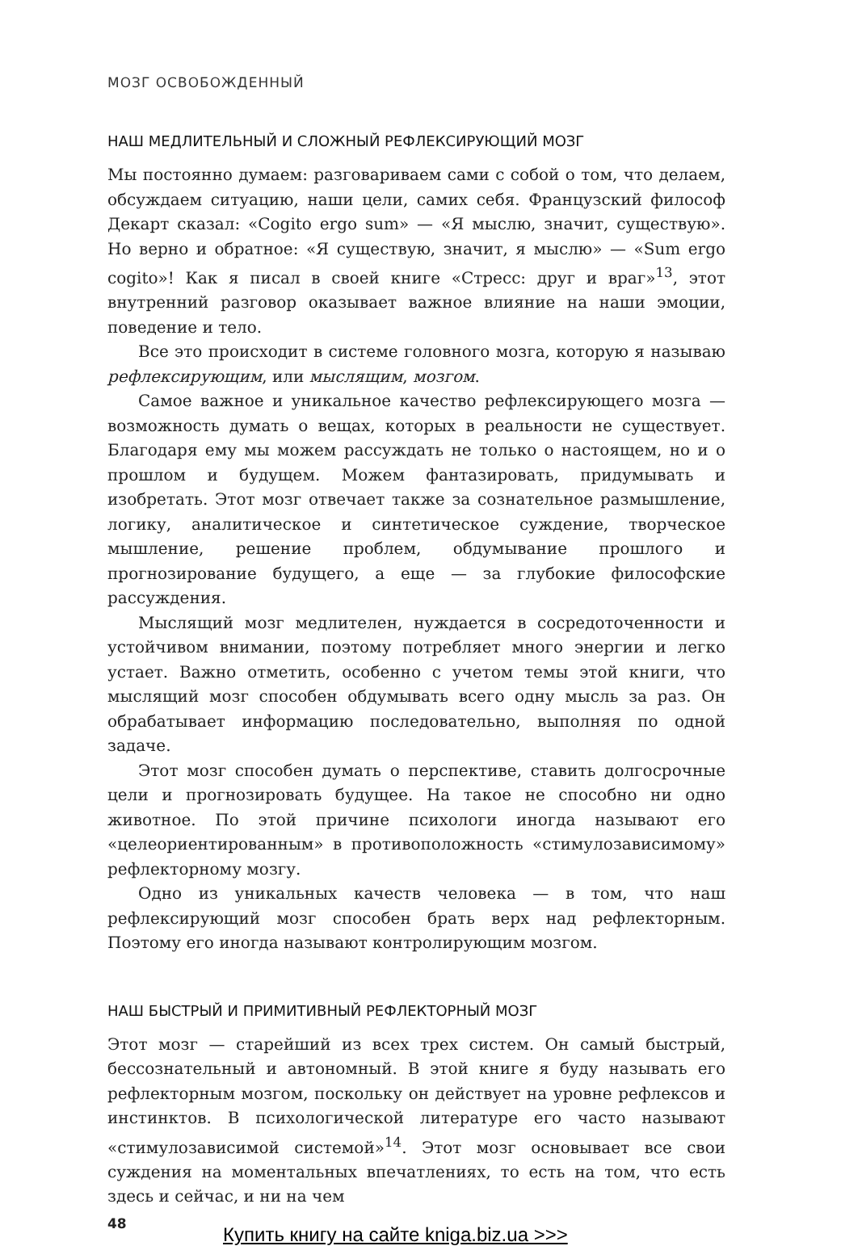МОЗГ ОСВОБОЖДЕННЫЙ
НАШ МЕДЛИТЕЛЬНЫЙ И СЛОЖНЫЙ РЕФЛЕКСИРУЮЩИЙ МОЗГ
Мы постоянно думаем: разговариваем сами с собой о том, что делаем, обсуждаем ситуацию, наши цели, самих себя. Французский философ Декарт сказал: «Cogito ergo sum» — «Я мыслю, значит, существую». Но верно и обратное: «Я существую, значит, я мыслю» — «Sum ergo cogito»! Как я писал в своей книге «Стресс: друг и враг»<sup>13</sup>, этот внутренний разговор оказывает важное влияние на наши эмоции, поведение и тело.
Все это происходит в системе головного мозга, которую я называю рефлексирующим, или мыслящим, мозгом.
Самое важное и уникальное качество рефлексирующего мозга — возможность думать о вещах, которых в реальности не существует. Благодаря ему мы можем рассуждать не только о настоящем, но и о прошлом и будущем. Можем фантазировать, придумывать и изобретать. Этот мозг отвечает также за сознательное размышление, логику, аналитическое и синтетическое суждение, творческое мышление, решение проблем, обдумывание прошлого и прогнозирование будущего, а еще — за глубокие философские рассуждения.
Мыслящий мозг медлителен, нуждается в сосредоточенности и устойчивом внимании, поэтому потребляет много энергии и легко устает. Важно отметить, особенно с учетом темы этой книги, что мыслящий мозг способен обдумывать всего одну мысль за раз. Он обрабатывает информацию последовательно, выполняя по одной задаче.
Этот мозг способен думать о перспективе, ставить долгосрочные цели и прогнозировать будущее. На такое не способно ни одно животное. По этой причине психологи иногда называют его «целеориентированным» в противоположность «стимулозависимому» рефлекторному мозгу.
Одно из уникальных качеств человека — в том, что наш рефлексирующий мозг способен брать верх над рефлекторным. Поэтому его иногда называют контролирующим мозгом.
НАШ БЫСТРЫЙ И ПРИМИТИВНЫЙ РЕФЛЕКТОРНЫЙ МОЗГ
Этот мозг — старейший из всех трех систем. Он самый быстрый, бессознательный и автономный. В этой книге я буду называть его рефлекторным мозгом, поскольку он действует на уровне рефлексов и инстинктов. В психологической литературе его часто называют «стимулозависимой системой»<sup>14</sup>. Этот мозг основывает все свои суждения на моментальных впечатлениях, то есть на том, что есть здесь и сейчас, и ни на чем
48
Купить книгу на сайте kniga.biz.ua >>>